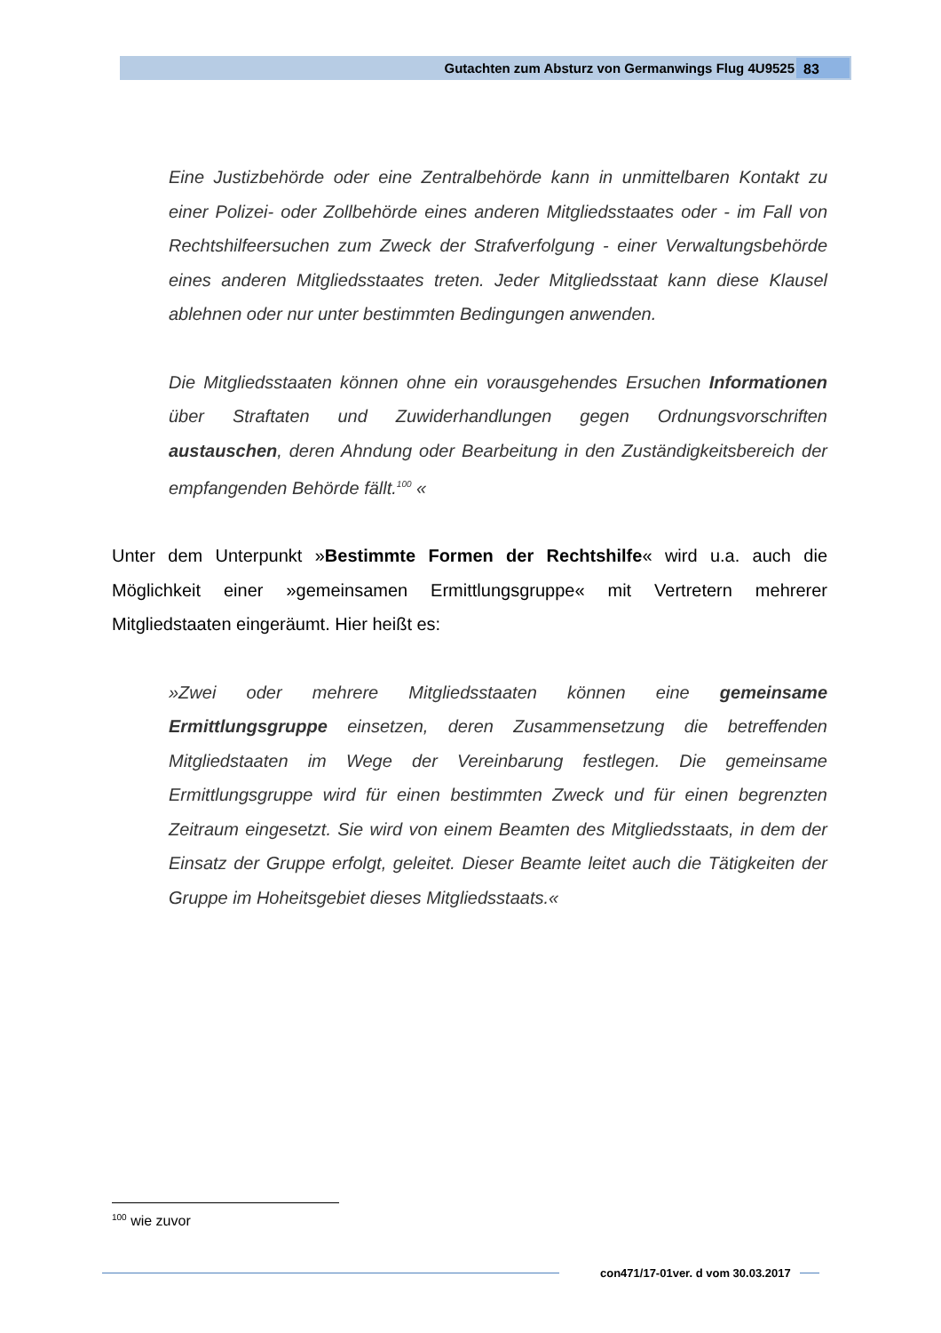Gutachten zum Absturz von Germanwings Flug 4U9525 83
Eine Justizbehörde oder eine Zentralbehörde kann in unmittelbaren Kontakt zu einer Polizei- oder Zollbehörde eines anderen Mitgliedsstaates oder - im Fall von Rechtshilfeersuchen zum Zweck der Strafverfolgung - einer Verwaltungsbehörde eines anderen Mitgliedsstaates treten. Jeder Mitgliedsstaat kann diese Klausel ablehnen oder nur unter bestimmten Bedingungen anwenden.
Die Mitgliedsstaaten können ohne ein vorausgehendes Ersuchen Informationen über Straftaten und Zuwiderhandlungen gegen Ordnungsvorschriften austauschen, deren Ahndung oder Bearbeitung in den Zuständigkeitsbereich der empfangenden Behörde fällt.<sup>100</sup> «
Unter dem Unterpunkt »Bestimmte Formen der Rechtshilfe« wird u.a. auch die Möglichkeit einer »gemeinsamen Ermittlungsgruppe« mit Vertretern mehrerer Mitgliedstaaten eingeräumt. Hier heißt es:
»Zwei oder mehrere Mitgliedsstaaten können eine gemeinsame Ermittlungsgruppe einsetzen, deren Zusammensetzung die betreffenden Mitgliedstaaten im Wege der Vereinbarung festlegen. Die gemeinsame Ermittlungsgruppe wird für einen bestimmten Zweck und für einen begrenzten Zeitraum eingesetzt. Sie wird von einem Beamten des Mitgliedsstaats, in dem der Einsatz der Gruppe erfolgt, geleitet. Dieser Beamte leitet auch die Tätigkeiten der Gruppe im Hoheitsgebiet dieses Mitgliedsstaats.«
<sup>100</sup> wie zuvor
con471/17-01ver. d vom 30.03.2017